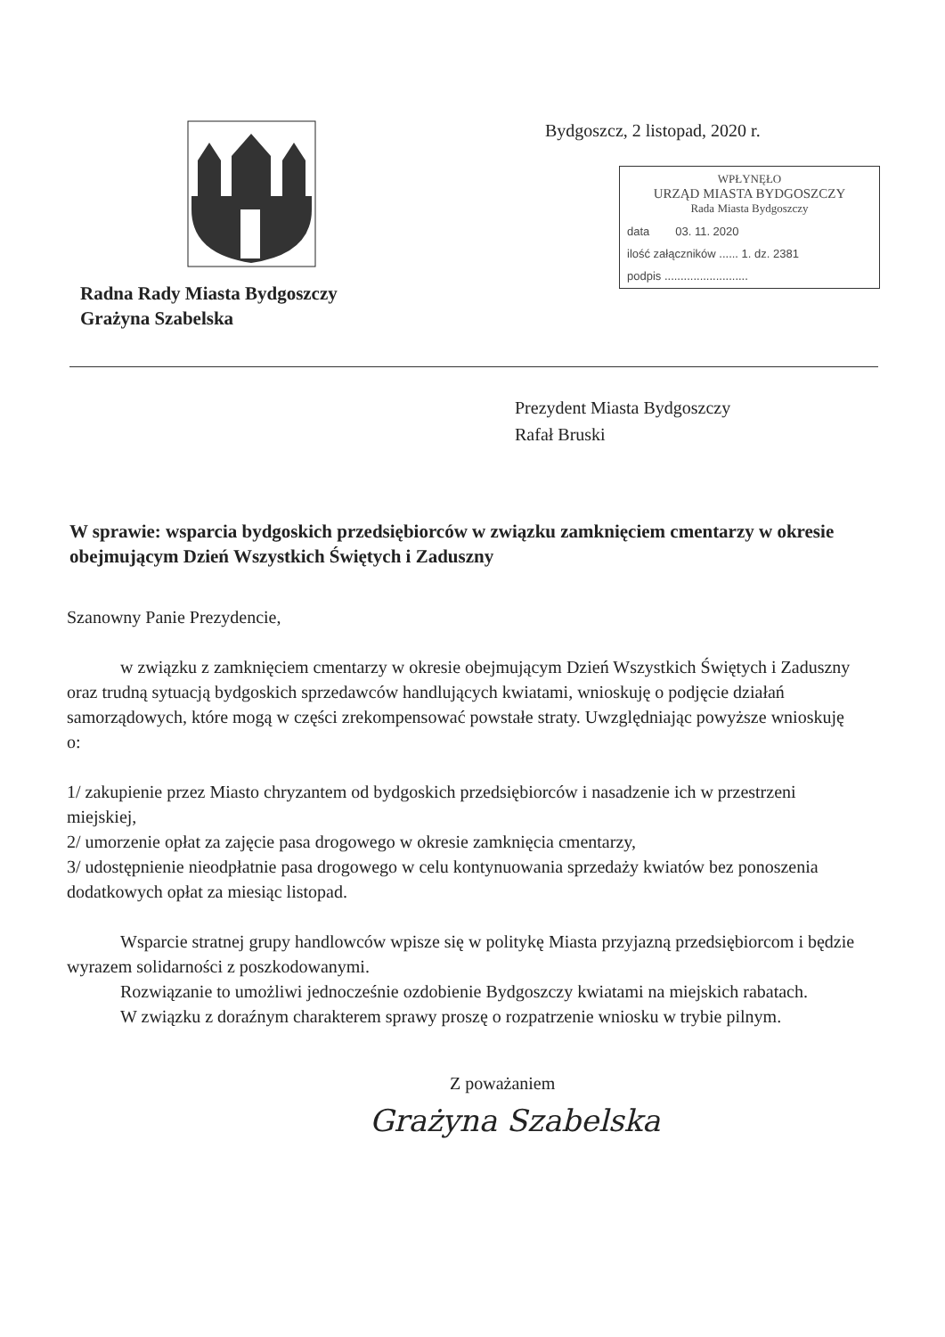Radna Rady Miasta Bydgoszczy
Grażyna Szabelska
Bydgoszcz, 2 listopad, 2020 r.
WPŁYNĘŁO
URZĄD MIASTA BYDGOSZCZY
Rada Miasta Bydgoszczy
data 03. 11. 2020
ilość załączników ...... 1. dz. 2381
podpis ..........................
Prezydent Miasta Bydgoszczy
Rafał Bruski
W sprawie: wsparcia bydgoskich przedsiębiorców w związku zamknięciem cmentarzy w okresie obejmującym Dzień Wszystkich Świętych i Zaduszny
Szanowny Panie Prezydencie,
w związku z zamknięciem cmentarzy w okresie obejmującym Dzień Wszystkich Świętych i Zaduszny oraz trudną sytuacją bydgoskich sprzedawców handlujących kwiatami, wnioskuję o podjęcie działań samorządowych, które mogą w części zrekompensować powstałe straty. Uwzględniając powyższe wnioskuję o:
1/ zakupienie przez Miasto chryzantem od bydgoskich przedsiębiorców i nasadzenie ich w przestrzeni miejskiej,
2/ umorzenie opłat za zajęcie pasa drogowego w okresie zamknięcia cmentarzy,
3/ udostępnienie nieodpłatnie pasa drogowego w celu kontynuowania sprzedaży kwiatów bez ponoszenia dodatkowych opłat za miesiąc listopad.
Wsparcie stratnej grupy handlowców wpisze się w politykę Miasta przyjazną przedsiębiorcom i będzie wyrazem solidarności z poszkodowanymi.
Rozwiązanie to umożliwi jednocześnie ozdobienie Bydgoszczy kwiatami na miejskich rabatach.
W związku z doraźnym charakterem sprawy proszę o rozpatrzenie wniosku w trybie pilnym.
Z poważaniem
Grażyna Szabelska